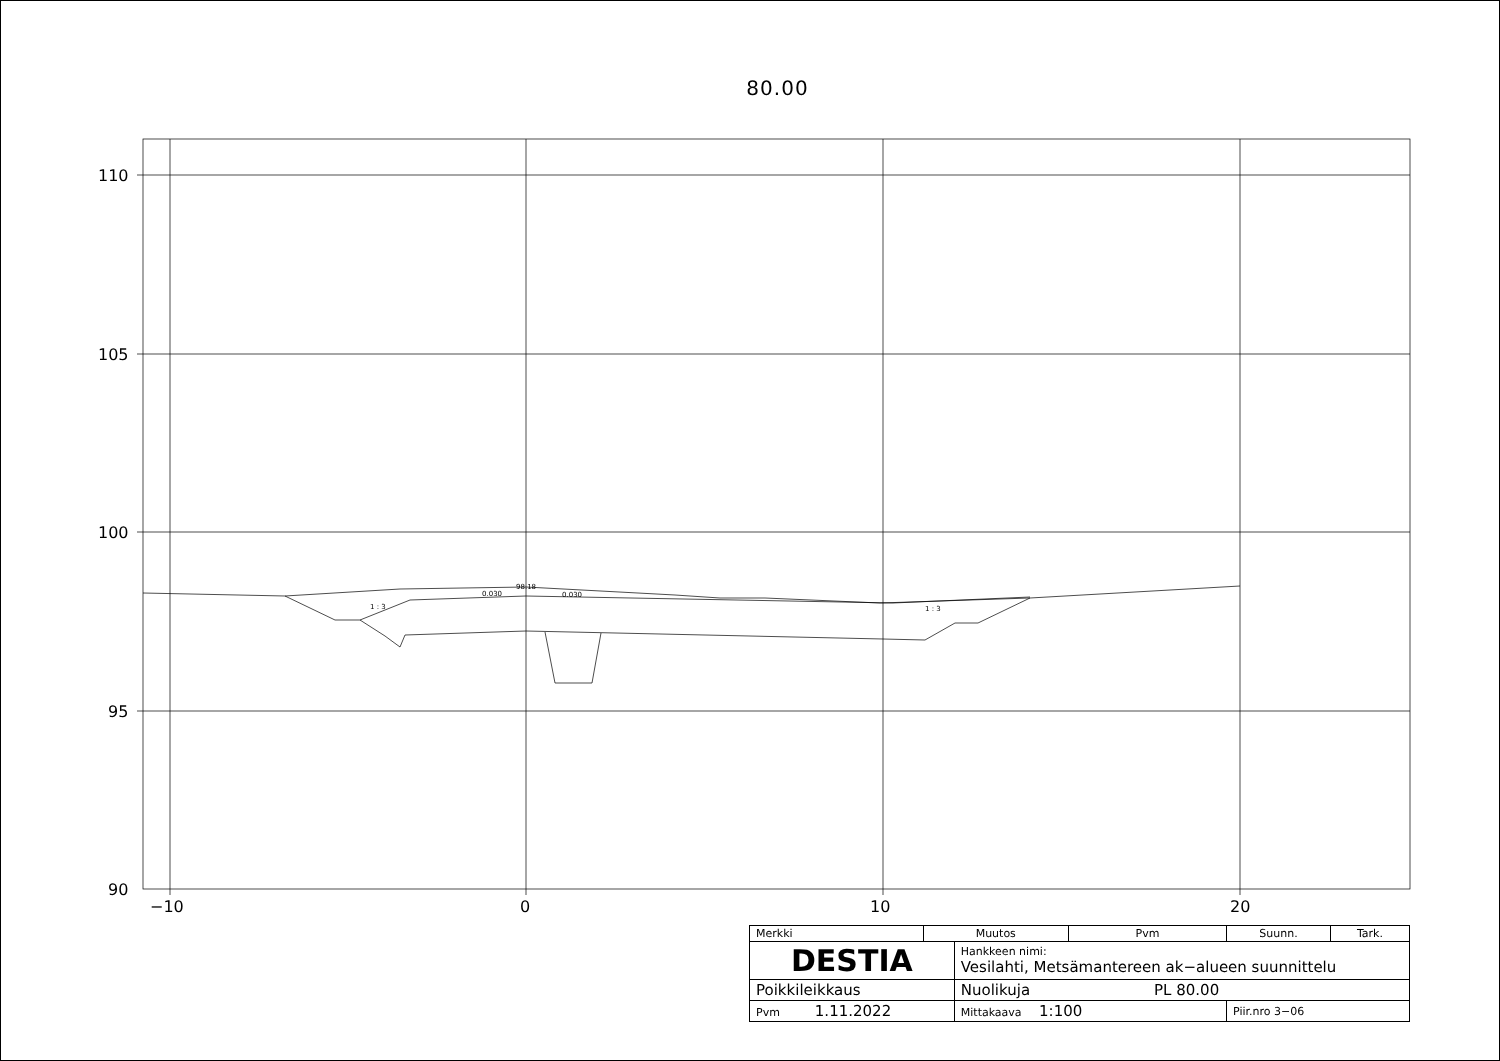80.00
110
105
100
95
90
−10
0
10
20
98.18
0.030
0.030
1 : 3
1 : 3
| Merkki | Muutos | | Pvm | Suunn. | Tark. |
| DESTIA | | Hankkeen nimi: Vesilahti, Metsämantereen ak−alueen suunnittelu | | | |
| Poikkileikkaus | | Nuolikuja PL 80.00 | | | |
| Pvm 1.11.2022 | | Mittakaava 1:100 | | Piir.nro 3−06 | |